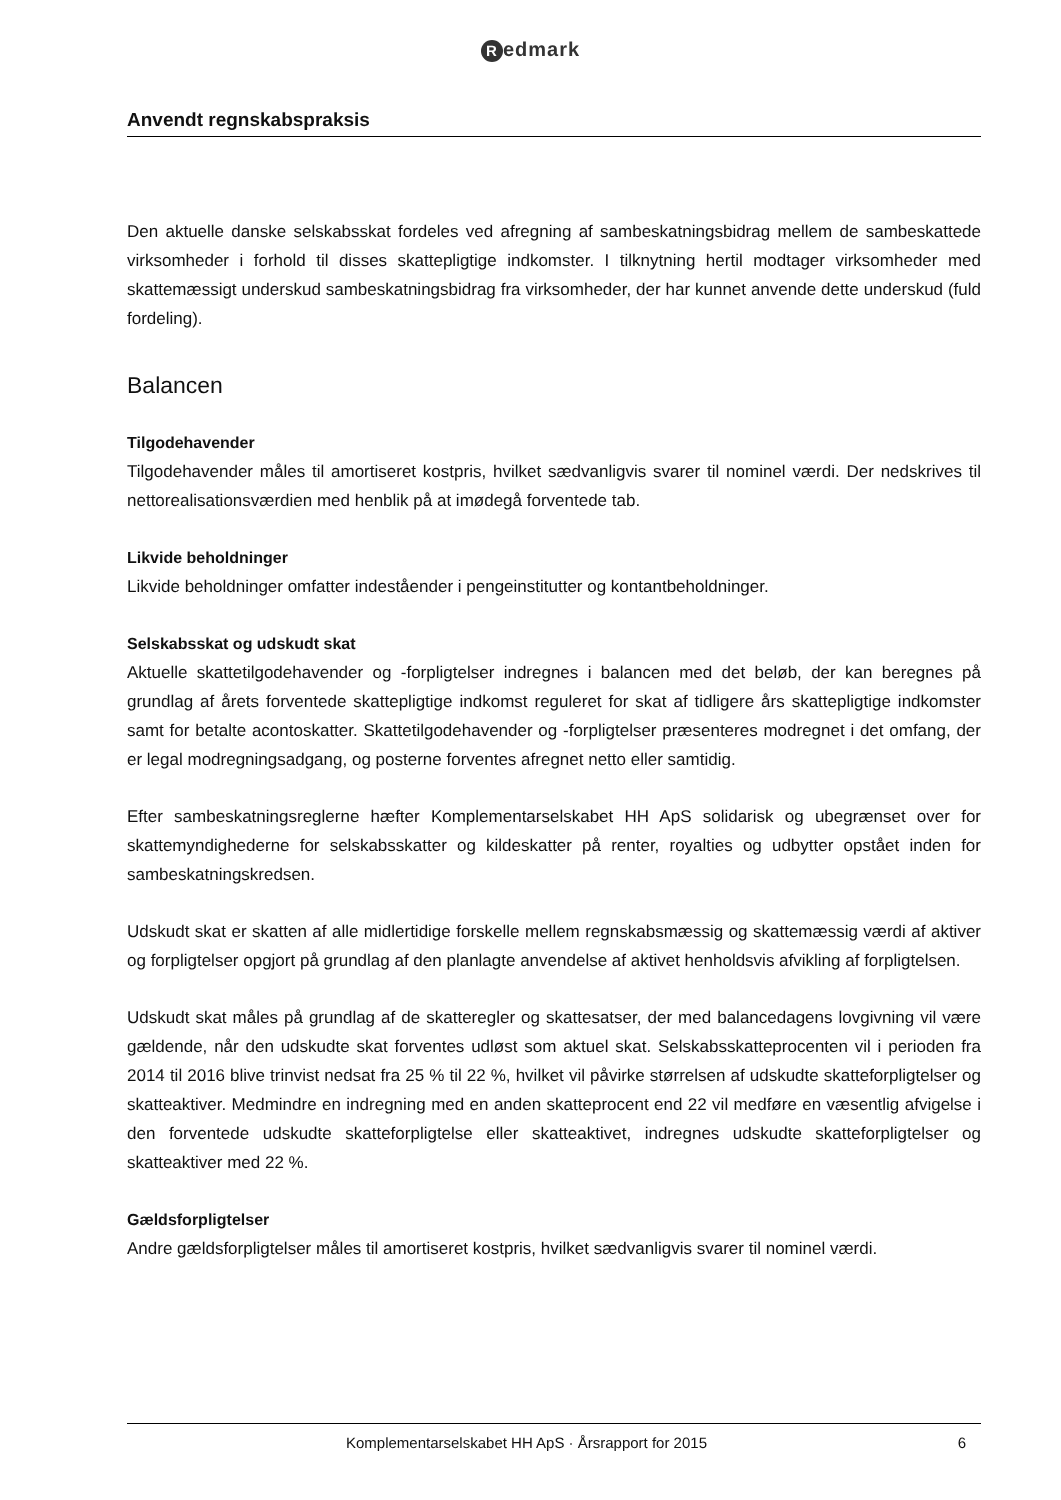Redmark
Anvendt regnskabspraksis
Den aktuelle danske selskabsskat fordeles ved afregning af sambeskatningsbidrag mellem de sambeskattede virksomheder i forhold til disses skattepligtige indkomster. I tilknytning hertil modtager virksomheder med skattemæssigt underskud sambeskatningsbidrag fra virksomheder, der har kunnet anvende dette underskud (fuld fordeling).
Balancen
Tilgodehavender
Tilgodehavender måles til amortiseret kostpris, hvilket sædvanligvis svarer til nominel værdi. Der nedskrives til nettorealisationsværdien med henblik på at imødegå forventede tab.
Likvide beholdninger
Likvide beholdninger omfatter indeståender i pengeinstitutter og kontantbeholdninger.
Selskabsskat og udskudt skat
Aktuelle skattetilgodehavender og -forpligtelser indregnes i balancen med det beløb, der kan beregnes på grundlag af årets forventede skattepligtige indkomst reguleret for skat af tidligere års skattepligtige indkomster samt for betalte acontoskatter. Skattetilgodehavender og -forpligtelser præsenteres modregnet i det omfang, der er legal modregningsadgang, og posterne forventes afregnet netto eller samtidig.
Efter sambeskatningsreglerne hæfter Komplementarselskabet HH ApS solidarisk og ubegrænset over for skattemyndighederne for selskabsskatter og kildeskatter på renter, royalties og udbytter opstået inden for sambeskatningskredsen.
Udskudt skat er skatten af alle midlertidige forskelle mellem regnskabsmæssig og skattemæssig værdi af aktiver og forpligtelser opgjort på grundlag af den planlagte anvendelse af aktivet henholdsvis afvikling af forpligtelsen.
Udskudt skat måles på grundlag af de skatteregler og skattesatser, der med balancedagens lovgivning vil være gældende, når den udskudte skat forventes udløst som aktuel skat. Selskabsskatteprocenten vil i perioden fra 2014 til 2016 blive trinvist nedsat fra 25 % til 22 %, hvilket vil påvirke størrelsen af udskudte skatteforpligtelser og skatteaktiver. Medmindre en indregning med en anden skatteprocent end 22 vil medføre en væsentlig afvigelse i den forventede udskudte skatteforpligtelse eller skatteaktivet, indregnes udskudte skatteforpligtelser og skatteaktiver med 22 %.
Gældsforpligtelser
Andre gældsforpligtelser måles til amortiseret kostpris, hvilket sædvanligvis svarer til nominel værdi.
Komplementarselskabet HH ApS · Årsrapport for 2015
6